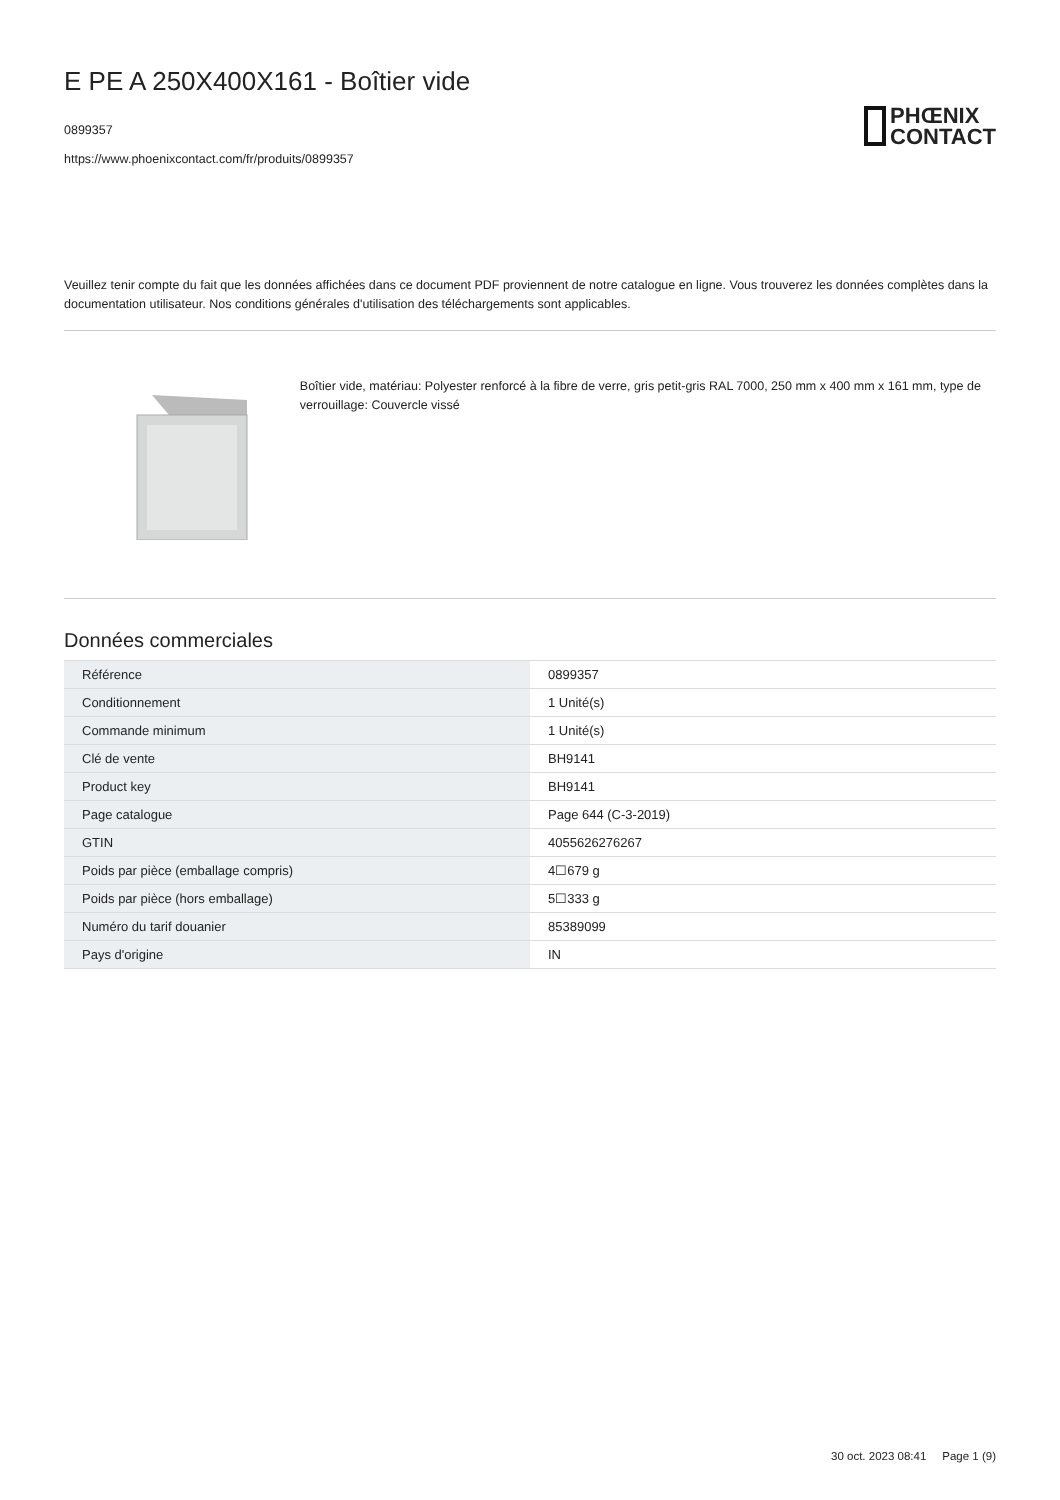E PE A 250X400X161 - Boîtier vide
0899357
https://www.phoenixcontact.com/fr/produits/0899357
PHŒNIX
CONTACT
Veuillez tenir compte du fait que les données affichées dans ce document PDF proviennent de notre catalogue en ligne. Vous trouverez les données complètes dans la documentation utilisateur. Nos conditions générales d'utilisation des téléchargements sont applicables.
Boîtier vide, matériau: Polyester renforcé à la fibre de verre, gris petit-gris RAL 7000, 250 mm x 400 mm x 161 mm, type de verrouillage: Couvercle vissé
Données commerciales
| Référence | 0899357 |
| Conditionnement | 1 Unité(s) |
| Commande minimum | 1 Unité(s) |
| Clé de vente | BH9141 |
| Product key | BH9141 |
| Page catalogue | Page 644 (C-3-2019) |
| GTIN | 4055626276267 |
| Poids par pièce (emballage compris) | 4☐679 g |
| Poids par pièce (hors emballage) | 5☐333 g |
| Numéro du tarif douanier | 85389099 |
| Pays d'origine | IN |
30 oct. 2023 08:41 Page 1 (9)